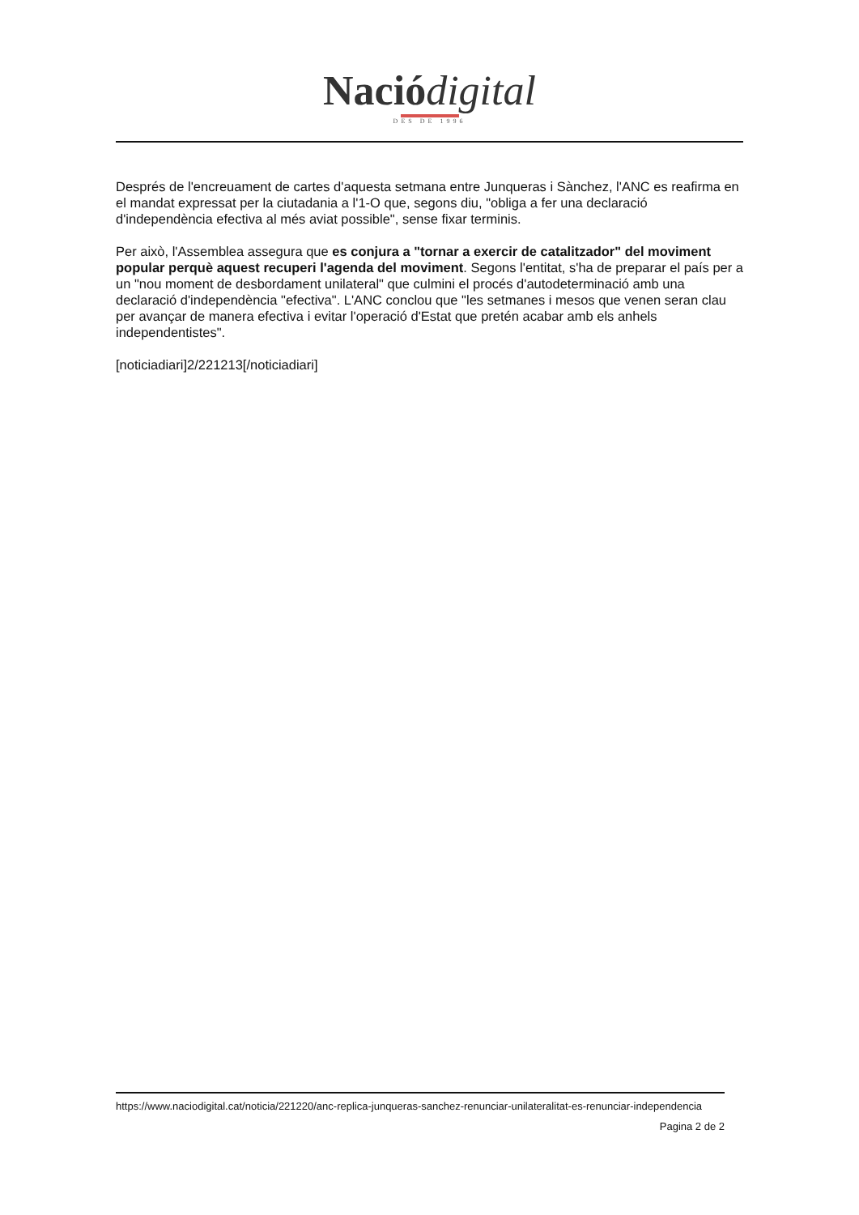Nació digital
DES DE 1996
Després de l'encreuament de cartes d'aquesta setmana entre Junqueras i Sànchez, l'ANC es reafirma en el mandat expressat per la ciutadania a l'1-O que, segons diu, "obliga a fer una declaració d'independència efectiva al més aviat possible", sense fixar terminis.
Per això, l'Assemblea assegura que es conjura a "tornar a exercir de catalitzador" del moviment popular perquè aquest recuperi l'agenda del moviment. Segons l'entitat, s'ha de preparar el país per a un "nou moment de desbordament unilateral" que culmini el procés d'autodeterminació amb una declaració d'independència "efectiva". L'ANC conclou que "les setmanes i mesos que venen seran clau per avançar de manera efectiva i evitar l'operació d'Estat que pretén acabar amb els anhels independentistes".
[noticiadiari]2/221213[/noticiadiari]
https://www.naciodigital.cat/noticia/221220/anc-replica-junqueras-sanchez-renunciar-unilateralitat-es-renunciar-independencia
Pagina 2 de 2